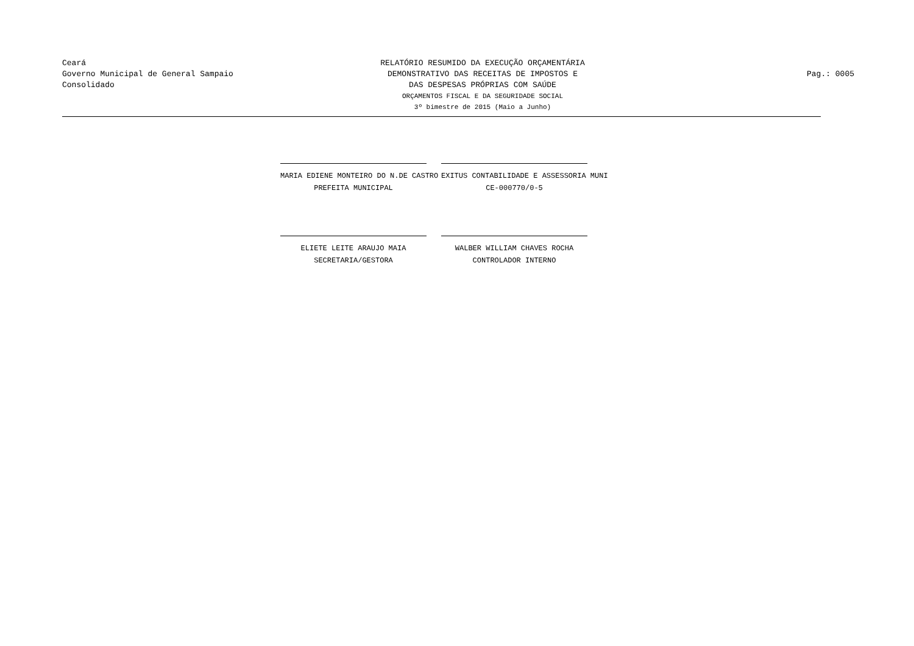Ceará
Governo Municipal de General Sampaio
Consolidado
RELATÓRIO RESUMIDO DA EXECUÇÃO ORÇAMENTÁRIA
DEMONSTRATIVO DAS RECEITAS DE IMPOSTOS E
DAS DESPESAS PRÓPRIAS COM SAÚDE
ORÇAMENTOS FISCAL E DA SEGURIDADE SOCIAL
3º bimestre de 2015 (Maio a Junho)
Pag.: 0005
MARIA EDIENE MONTEIRO DO N.DE CASTRO
PREFEITA MUNICIPAL
EXITUS CONTABILIDADE E ASSESSORIA MUNI
CE-000770/0-5
ELIETE LEITE ARAUJO MAIA
SECRETARIA/GESTORA
WALBER WILLIAM CHAVES ROCHA
CONTROLADOR INTERNO